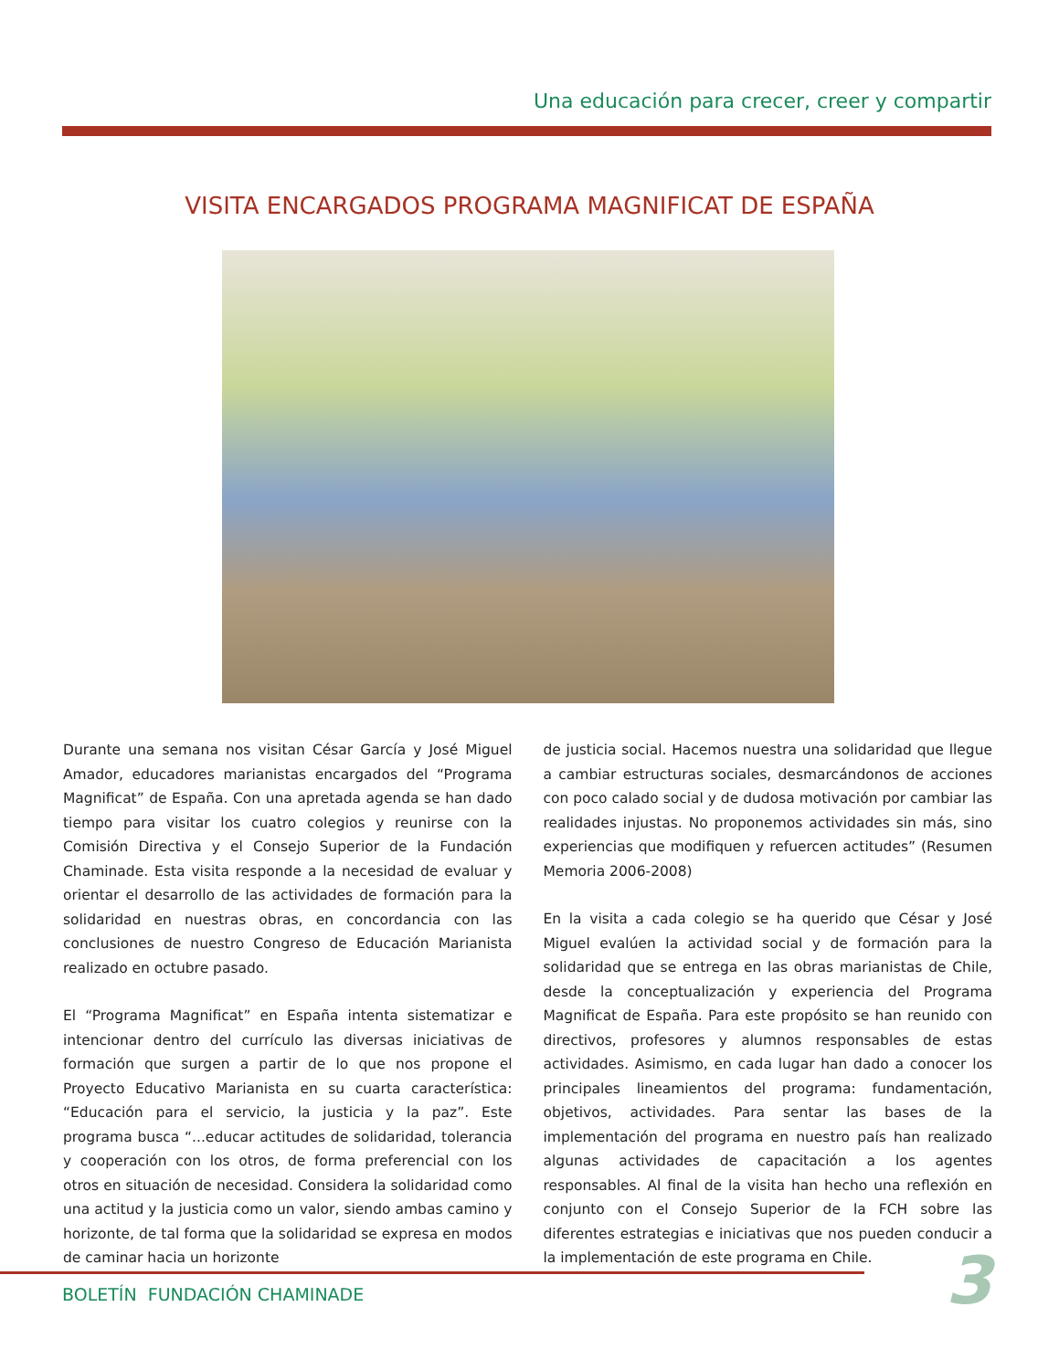Una educación para crecer, creer y compartir
VISITA ENCARGADOS PROGRAMA MAGNIFICAT DE ESPAÑA
Durante una semana nos visitan César García y José Miguel Amador, educadores marianistas encargados del “Programa Magnificat” de España. Con una apretada agenda se han dado tiempo para visitar los cuatro colegios y reunirse con la Comisión Directiva y el Consejo Superior de la Fundación Chaminade. Esta visita responde a la necesidad de evaluar y orientar el desarrollo de las actividades de formación para la solidaridad en nuestras obras, en concordancia con las conclusiones de nuestro Congreso de Educación Marianista realizado en octubre pasado.
El “Programa Magnificat” en España intenta sistematizar e intencionar dentro del currículo las diversas iniciativas de formación que surgen a partir de lo que nos propone el Proyecto Educativo Marianista en su cuarta característica: “Educación para el servicio, la justicia y la paz”. Este programa busca “...educar actitudes de solidaridad, tolerancia y cooperación con los otros, de forma preferencial con los otros en situación de necesidad. Considera la solidaridad como una actitud y la justicia como un valor, siendo ambas camino y horizonte, de tal forma que la solidaridad se expresa en modos de caminar hacia un horizonte
de justicia social. Hacemos nuestra una solidaridad que llegue a cambiar estructuras sociales, desmarcándonos de acciones con poco calado social y de dudosa motivación por cambiar las realidades injustas. No proponemos actividades sin más, sino experiencias que modifiquen y refuercen actitudes” (Resumen Memoria 2006-2008)
En la visita a cada colegio se ha querido que César y José Miguel evalúen la actividad social y de formación para la solidaridad que se entrega en las obras marianistas de Chile, desde la conceptualización y experiencia del Programa Magnificat de España. Para este propósito se han reunido con directivos, profesores y alumnos responsables de estas actividades. Asimismo, en cada lugar han dado a conocer los principales lineamientos del programa: fundamentación, objetivos, actividades. Para sentar las bases de la implementación del programa en nuestro país han realizado algunas actividades de capacitación a los agentes responsables. Al final de la visita han hecho una reflexión en conjunto con el Consejo Superior de la FCH sobre las diferentes estrategias e iniciativas que nos pueden conducir a la implementación de este programa en Chile.
BOLETÍN FUNDACIÓN CHAMINADE 3